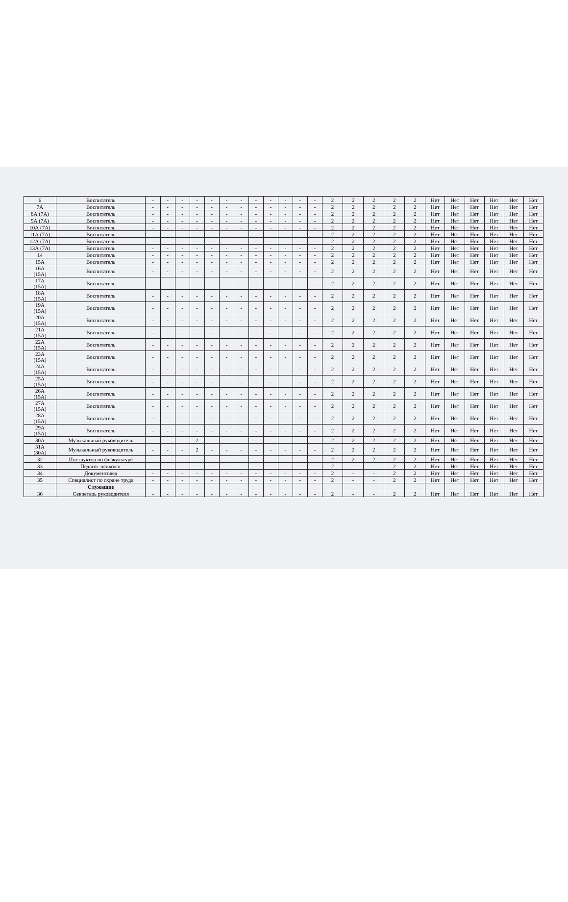| 6 | Воспитатель | - | - | - | - | - | - | - | - | - | - | - | - | 2 | 2 | 2 | 2 | 2 | Нет | Нет | Нет | Нет | Нет | Нет |
| 7А | Воспитатель | - | - | - | - | - | - | - | - | - | - | - | - | 2 | 2 | 2 | 2 | 2 | Нет | Нет | Нет | Нет | Нет | Нет |
| 8А (7А) | Воспитатель | - | - | - | - | - | - | - | - | - | - | - | - | 2 | 2 | 2 | 2 | 2 | Нет | Нет | Нет | Нет | Нет | Нет |
| 9А (7А) | Воспитатель | - | - | - | - | - | - | - | - | - | - | - | - | 2 | 2 | 2 | 2 | 2 | Нет | Нет | Нет | Нет | Нет | Нет |
| 10А (7А) | Воспитатель | - | - | - | - | - | - | - | - | - | - | - | - | 2 | 2 | 2 | 2 | 2 | Нет | Нет | Нет | Нет | Нет | Нет |
| 11А (7А) | Воспитатель | - | - | - | - | - | - | - | - | - | - | - | - | 2 | 2 | 2 | 2 | 2 | Нет | Нет | Нет | Нет | Нет | Нет |
| 12А (7А) | Воспитатель | - | - | - | - | - | - | - | - | - | - | - | - | 2 | 2 | 2 | 2 | 2 | Нет | Нет | Нет | Нет | Нет | Нет |
| 13А (7А) | Воспитатель | - | - | - | - | - | - | - | - | - | - | - | - | 2 | 2 | 2 | 2 | 2 | Нет | Нет | Нет | Нет | Нет | Нет |
| 14 | Воспитатель | - | - | - | - | - | - | - | - | - | - | - | - | 2 | 2 | 2 | 2 | 2 | Нет | Нет | Нет | Нет | Нет | Нет |
| 15А | Воспитатель | - | - | - | - | - | - | - | - | - | - | - | - | 2 | 2 | 2 | 2 | 2 | Нет | Нет | Нет | Нет | Нет | Нет |
| 16А (15А) | Воспитатель | - | - | - | - | - | - | - | - | - | - | - | - | 2 | 2 | 2 | 2 | 2 | Нет | Нет | Нет | Нет | Нет | Нет |
| 17А (15А) | Воспитатель | - | - | - | - | - | - | - | - | - | - | - | - | 2 | 2 | 2 | 2 | 2 | Нет | Нет | Нет | Нет | Нет | Нет |
| 18А (15А) | Воспитатель | - | - | - | - | - | - | - | - | - | - | - | - | 2 | 2 | 2 | 2 | 2 | Нет | Нет | Нет | Нет | Нет | Нет |
| 19А (15А) | Воспитатель | - | - | - | - | - | - | - | - | - | - | - | - | 2 | 2 | 2 | 2 | 2 | Нет | Нет | Нет | Нет | Нет | Нет |
| 20А (15А) | Воспитатель | - | - | - | - | - | - | - | - | - | - | - | - | 2 | 2 | 2 | 2 | 2 | Нет | Нет | Нет | Нет | Нет | Нет |
| 21А (15А) | Воспитатель | - | - | - | - | - | - | - | - | - | - | - | - | 2 | 2 | 2 | 2 | 2 | Нет | Нет | Нет | Нет | Нет | Нет |
| 22А (15А) | Воспитатель | - | - | - | - | - | - | - | - | - | - | - | - | 2 | 2 | 2 | 2 | 2 | Нет | Нет | Нет | Нет | Нет | Нет |
| 23А (15А) | Воспитатель | - | - | - | - | - | - | - | - | - | - | - | - | 2 | 2 | 2 | 2 | 2 | Нет | Нет | Нет | Нет | Нет | Нет |
| 24А (15А) | Воспитатель | - | - | - | - | - | - | - | - | - | - | - | - | 2 | 2 | 2 | 2 | 2 | Нет | Нет | Нет | Нет | Нет | Нет |
| 25А (15А) | Воспитатель | - | - | - | - | - | - | - | - | - | - | - | - | 2 | 2 | 2 | 2 | 2 | Нет | Нет | Нет | Нет | Нет | Нет |
| 26А (15А) | Воспитатель | - | - | - | - | - | - | - | - | - | - | - | - | 2 | 2 | 2 | 2 | 2 | Нет | Нет | Нет | Нет | Нет | Нет |
| 27А (15А) | Воспитатель | - | - | - | - | - | - | - | - | - | - | - | - | 2 | 2 | 2 | 2 | 2 | Нет | Нет | Нет | Нет | Нет | Нет |
| 28А (15А) | Воспитатель | - | - | - | - | - | - | - | - | - | - | - | - | 2 | 2 | 2 | 2 | 2 | Нет | Нет | Нет | Нет | Нет | Нет |
| 29А (15А) | Воспитатель | - | - | - | - | - | - | - | - | - | - | - | - | 2 | 2 | 2 | 2 | 2 | Нет | Нет | Нет | Нет | Нет | Нет |
| 30А | Музыкальный руководитель | - | - | - | 2 | - | - | - | - | - | - | - | - | 2 | 2 | 2 | 2 | 2 | Нет | Нет | Нет | Нет | Нет | Нет |
| 31А (30А) | Музыкальный руководитель | - | - | - | 2 | - | - | - | - | - | - | - | - | 2 | 2 | 2 | 2 | 2 | Нет | Нет | Нет | Нет | Нет | Нет |
| 32 | Инструктор по физкультуре | - | - | - | - | - | - | - | - | - | - | - | - | 2 | 2 | 2 | 2 | 2 | Нет | Нет | Нет | Нет | Нет | Нет |
| 33 | Педагог-психолог | - | - | - | - | - | - | - | - | - | - | - | - | 2 | - | - | 2 | 2 | Нет | Нет | Нет | Нет | Нет | Нет |
| 34 | Документовед | - | - | - | - | - | - | - | - | - | - | - | - | 2 | - | - | 2 | 2 | Нет | Нет | Нет | Нет | Нет | Нет |
| 35 | Специалист по охране труда | - | - | - | - | - | - | - | - | - | - | - | - | 2 | - | - | 2 | 2 | Нет | Нет | Нет | Нет | Нет | Нет |
| | Служащие | | | | | | | | | | | | | | | | | | | | | | | |
| 36 | Секретарь руководителя | - | - | - | - | - | - | - | - | - | - | - | - | 2 | - | - | 2 | 2 | Нет | Нет | Нет | Нет | Нет | Нет |